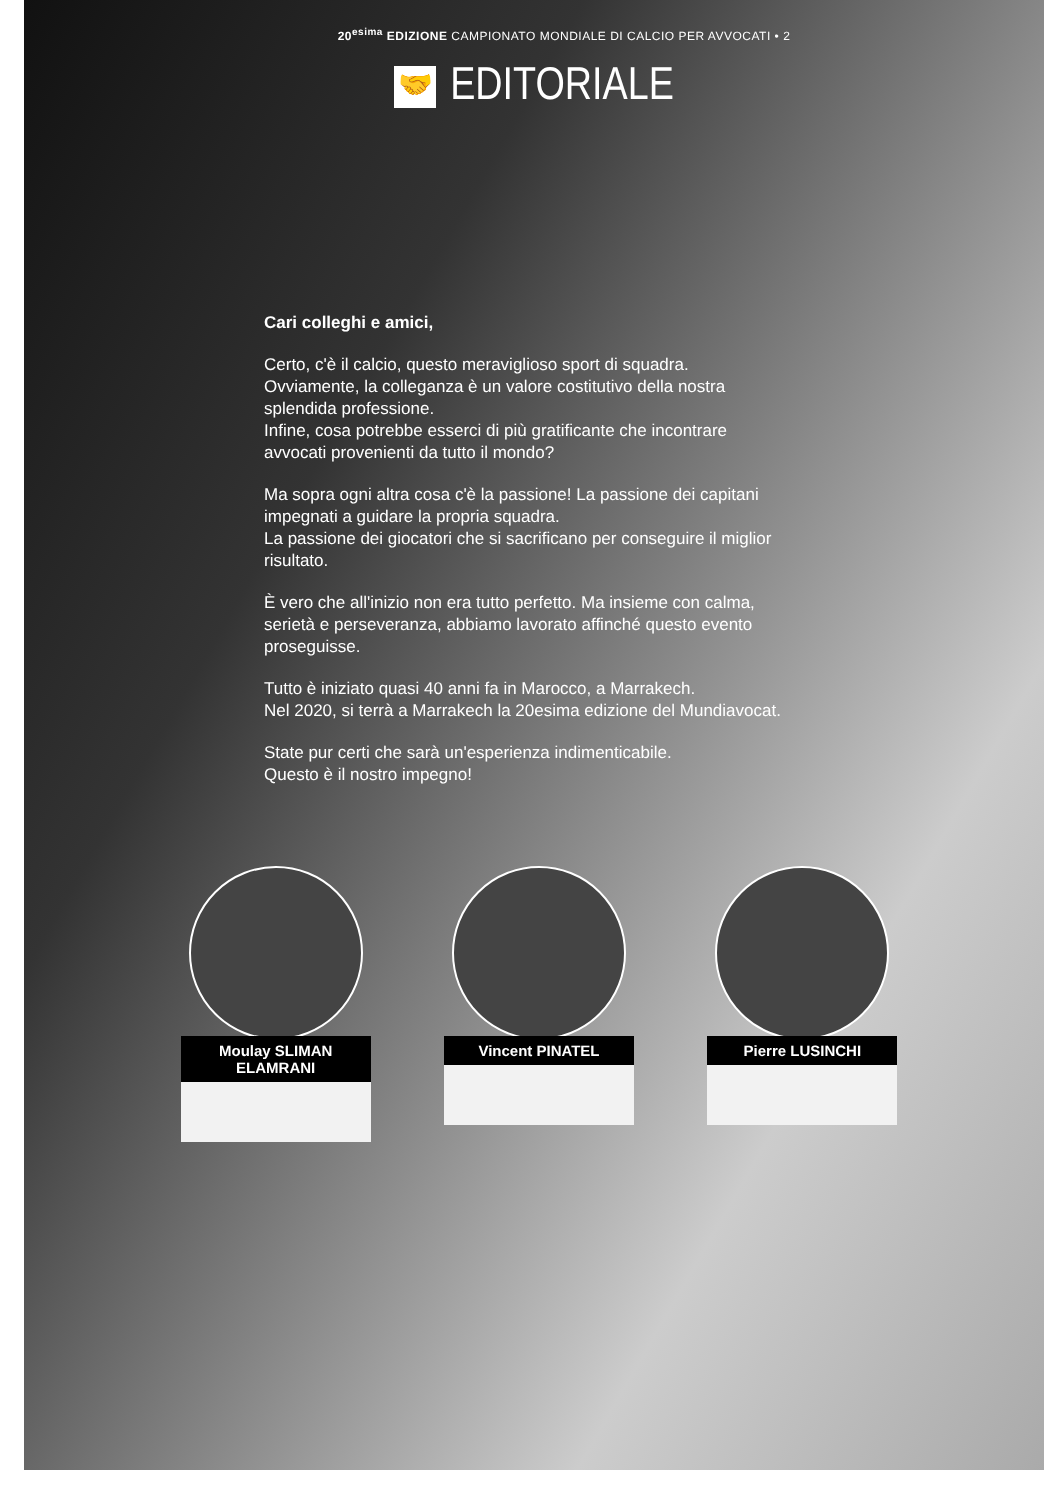20<sup>esima</sup> EDIZIONE CAMPIONATO MONDIALE DI CALCIO PER AVVOCATI • 2
🤝 EDITORIALE
Cari colleghi e amici,
Certo, c'è il calcio, questo meraviglioso sport di squadra.
Ovviamente, la colleganza è un valore costitutivo della nostra splendida professione.
Infine, cosa potrebbe esserci di più gratificante che incontrare avvocati provenienti da tutto il mondo?
Ma sopra ogni altra cosa c'è la passione! La passione dei capitani impegnati a guidare la propria squadra.
La passione dei giocatori che si sacrificano per conseguire il miglior risultato.
È vero che all'inizio non era tutto perfetto. Ma insieme con calma, serietà e perseveranza, abbiamo lavorato affinché questo evento proseguisse.
Tutto è iniziato quasi 40 anni fa in Marocco, a Marrakech.
Nel 2020, si terrà a Marrakech la 20esima edizione del Mundiavocat.
State pur certi che sarà un'esperienza indimenticabile.
Questo è il nostro impegno!
Moulay SLIMAN ELAMRANI
Vincent PINATEL Pierre LUSINCHI